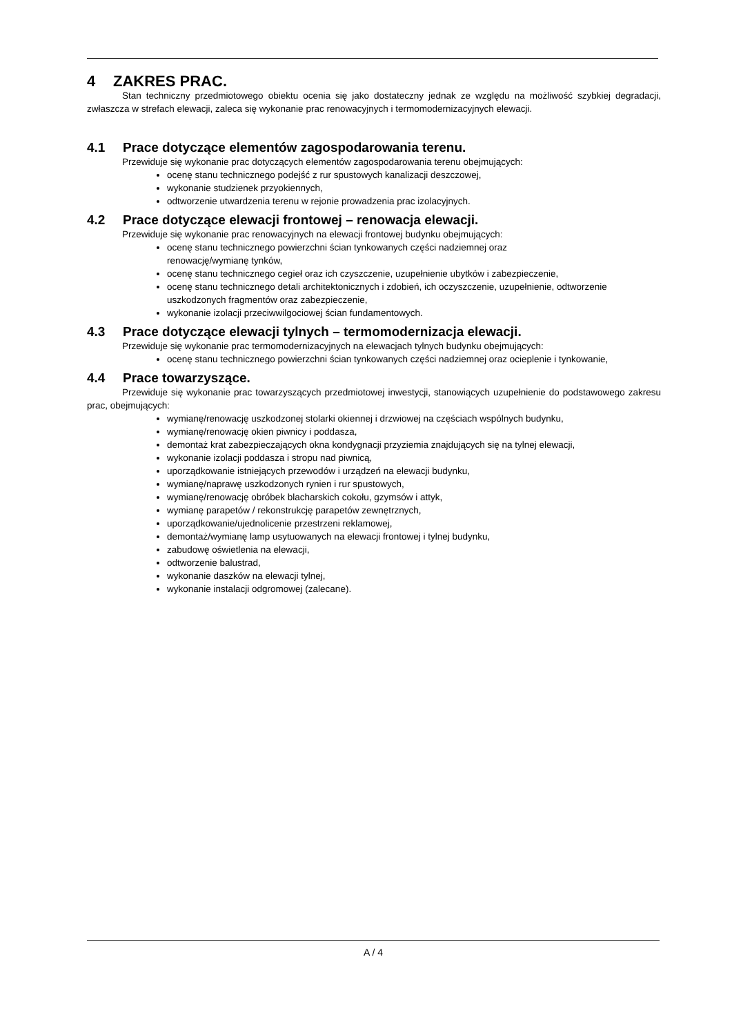4 ZAKRES PRAC.
Stan techniczny przedmiotowego obiektu ocenia się jako dostateczny jednak ze względu na możliwość szybkiej degradacji, zwłaszcza w strefach elewacji, zaleca się wykonanie prac renowacyjnych i termomodernizacyjnych elewacji.
4.1 Prace dotyczące elementów zagospodarowania terenu.
Przewiduje się wykonanie prac dotyczących elementów zagospodarowania terenu obejmujących:
ocenę stanu technicznego podejść z rur spustowych kanalizacji deszczowej,
wykonanie studzienek przyokiennych,
odtworzenie utwardzenia terenu w rejonie prowadzenia prac izolacyjnych.
4.2 Prace dotyczące elewacji frontowej – renowacja elewacji.
Przewiduje się wykonanie prac renowacyjnych na elewacji frontowej budynku obejmujących:
ocenę stanu technicznego powierzchni ścian tynkowanych części nadziemnej oraz
renowację/wymianę tynków,
ocenę stanu technicznego cegieł oraz ich czyszczenie, uzupełnienie ubytków i zabezpieczenie,
ocenę stanu technicznego detali architektonicznych i zdobień, ich oczyszczenie, uzupełnienie, odtworzenie uszkodzonych fragmentów oraz zabezpieczenie,
wykonanie izolacji przeciwwilgociowej ścian fundamentowych.
4.3 Prace dotyczące elewacji tylnych – termomodernizacja elewacji.
Przewiduje się wykonanie prac termomodernizacyjnych na elewacjach tylnych budynku obejmujących:
ocenę stanu technicznego powierzchni ścian tynkowanych części nadziemnej oraz ocieplenie i tynkowanie,
4.4 Prace towarzyszące.
Przewiduje się wykonanie prac towarzyszących przedmiotowej inwestycji, stanowiących uzupełnienie do podstawowego zakresu prac, obejmujących:
wymianę/renowację uszkodzonej stolarki okiennej i drzwiowej na częściach wspólnych budynku,
wymianę/renowację okien piwnicy i poddasza,
demontaż krat zabezpieczających okna kondygnacji przyziemia znajdujących się na tylnej elewacji,
wykonanie izolacji poddasza i stropu nad piwnicą,
uporządkowanie istniejących przewodów i urządzeń na elewacji budynku,
wymianę/naprawę uszkodzonych rynien i rur spustowych,
wymianę/renowację obróbek blacharskich cokołu, gzymsów i attyk,
wymianę parapetów / rekonstrukcję parapetów zewnętrznych,
uporządkowanie/ujednolicenie przestrzeni reklamowej,
demontaż/wymianę lamp usytuowanych na elewacji frontowej i tylnej budynku,
zabudowę oświetlenia na elewacji,
odtworzenie balustrad,
wykonanie daszków na elewacji tylnej,
wykonanie instalacji odgromowej (zalecane).
A / 4